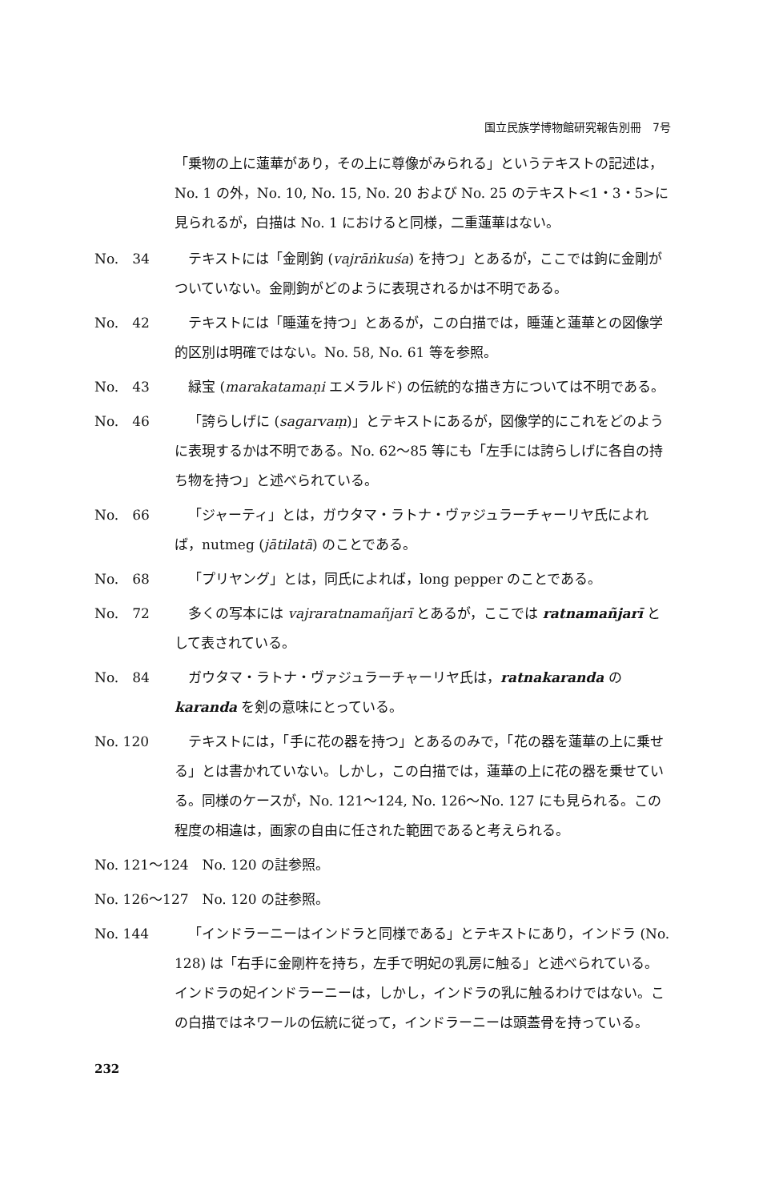国立民族学博物館研究報告別冊　7号
「乗物の上に蓮華があり，その上に尊像がみられる」というテキストの記述は，No. 1 の外，No. 10, No. 15, No. 20 および No. 25 のテキスト<1・3・5>に見られるが，白描は No. 1 におけると同様，二重蓮華はない。
No.　34 テキストには「金剛鉤 (vajrāṅkuśa) を持つ」とあるが，ここでは鉤に金剛がついていない。金剛鉤がどのように表現されるかは不明である。
No.　42 テキストには「睡蓮を持つ」とあるが，この白描では，睡蓮と蓮華との図像学的区別は明確ではない。No. 58, No. 61 等を参照。
No.　43 緑宝 (marakatamaṇi エメラルド) の伝統的な描き方については不明である。
No.　46 「誇らしげに (sagarvaṃ)」とテキストにあるが，図像学的にこれをどのように表現するかは不明である。No. 62〜85 等にも「左手には誇らしげに各自の持ち物を持つ」と述べられている。
No.　66 「ジャーティ」とは，ガウタマ・ラトナ・ヴァジュラーチャーリヤ氏によれば，nutmeg (jātilatā) のことである。
No.　68 「プリヤング」とは，同氏によれば，long pepper のことである。
No.　72 多くの写本には vajraratnamañjarī とあるが，ここでは ratnamañjarī として表されている。
No.　84 ガウタマ・ラトナ・ヴァジュラーチャーリヤ氏は，ratnakaranda の karanda を剣の意味にとっている。
No. 120 テキストには，「手に花の器を持つ」とあるのみで，「花の器を蓮華の上に乗せる」とは書かれていない。しかし，この白描では，蓮華の上に花の器を乗せている。同様のケースが，No. 121〜124, No. 126〜No. 127 にも見られる。この程度の相違は，画家の自由に任された範囲であると考えられる。
No. 121〜124　No. 120 の註参照。
No. 126〜127　No. 120 の註参照。
No. 144 「インドラーニーはインドラと同様である」とテキストにあり，インドラ (No. 128) は「右手に金剛杵を持ち，左手で明妃の乳房に触る」と述べられている。インドラの妃インドラーニーは，しかし，インドラの乳に触るわけではない。この白描ではネワールの伝統に従って，インドラーニーは頭蓋骨を持っている。
232